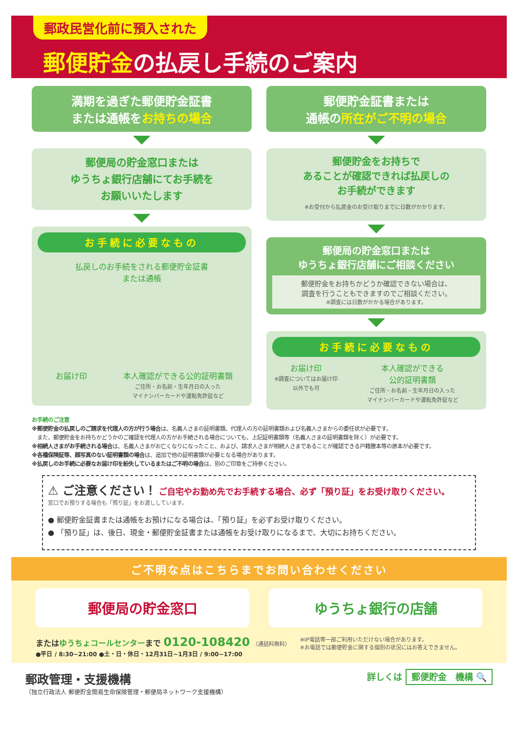郵政民営化前に預入された
郵便貯金の払戻し手続のご案内
満期を過ぎた郵便貯金証書
または通帳をお持ちの場合
郵便局の貯金窓口または
ゆうちょ銀行店舗にてお手続を
お願いいたします
お手続に必要なもの
払戻しのお手続をされる郵便貯金証書
または通帳
お届け印 本人確認ができる公的証明書類
ご住所・お名前・生年月日の入った
マイナンバーカードや運転免許証など
郵便貯金証書または
通帳の所在がご不明の場合
郵便貯金をお持ちで
あることが確認できれば払戻しの
お手続ができます
※お受付から払戻金のお受け取りまでに日数がかかります。
郵便局の貯金窓口または
ゆうちょ銀行店舗にご相談ください
郵便貯金をお持ちかどうか確認できない場合は、
調査を行うこともできますのでご相談ください。
※調査には日数がかかる場合があります。
お手続に必要なもの
お届け印
※調査についてはお届け印以外でも可
本人確認ができる
公的証明書類
ご住所・お名前・生年月日の入った
マイナンバーカードや運転免許証など
お手続のご注意
※郵便貯金の払戻しのご請求を代理人の方が行う場合は、名義人さまの証明書類、代理人の方の証明書類および名義人さまからの委任状が必要です。
　また、郵便貯金をお持ちかどうかのご確認を代理人の方がお手続される場合についても、上記証明書類等（名義人さまの証明書類を除く）が必要です。
※相続人さまがお手続される場合は、名義人さまがお亡くなりになったこと、および、請求人さまが相続人さまであることが確認できる戸籍謄本等の原本が必要です。
※各種保険証等、顔写真のない証明書類の場合は、追加で他の証明書類が必要となる場合があります。
※払戻しのお手続に必要なお届け印を紛失しているまたはご不明の場合は、別のご印章をご持参ください。
⚠ ご注意ください！
ご自宅やお勤め先でお手続する場合、必ず「預り証」をお受け取りください。
窓口でお預りする場合も「預り証」をお渡ししています。
● 郵便貯金証書または通帳をお預けになる場合は、「預り証」を必ずお受け取りください。
● 「預り証」は、後日、現金・郵便貯金証書または通帳をお受け取りになるまで、大切にお持ちください。
ご不明な点はこちらまでお問い合わせください
郵便局の貯金窓口 ゆうちょ銀行の店舗
またはゆうちょコールセンターまで 0120-108420 （通話料無料）
●平日 / 8:30~21:00 ●土・日・休日・12月31日~1月3日 / 9:00~17:00
※IP電話等一部ご利用いただけない場合があります。
※お電話では郵便貯金に関する個別の状況にはお答えできません。
郵政管理・支援機構
（独立行政法人 郵便貯金簡易生命保険管理・郵便局ネットワーク支援機構）
詳しくは 郵便貯金　機構 🔍